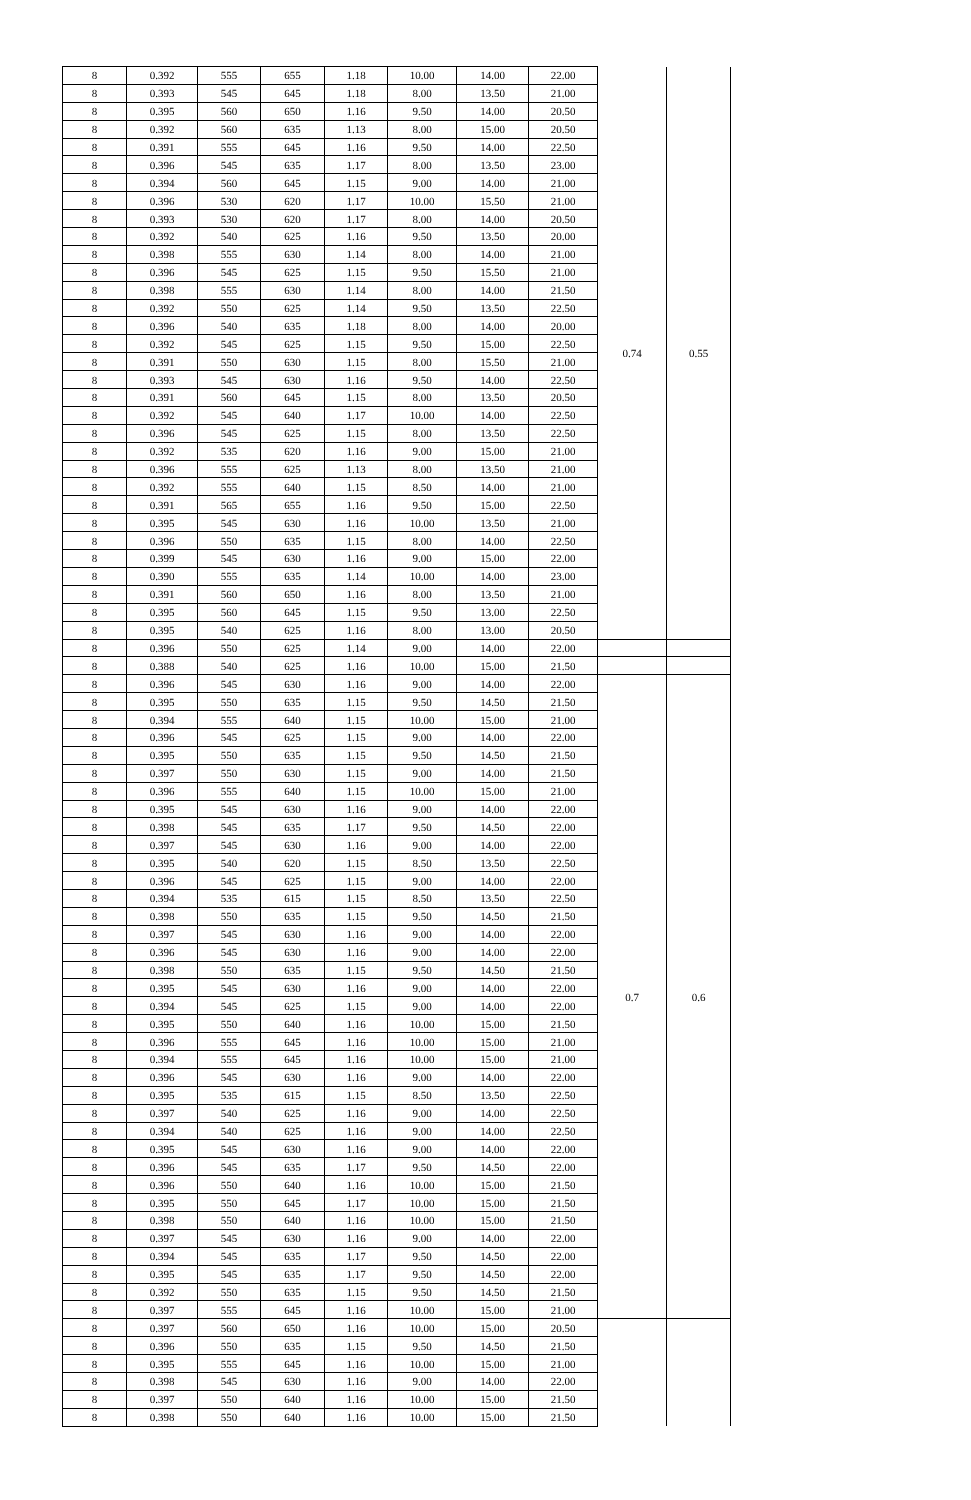| 8 | 0.392 | 555 | 655 | 1.18 | 10.00 | 14.00 | 22.00 | 0.74 | 0.55 |
| 8 | 0.393 | 545 | 645 | 1.18 | 8.00 | 13.50 | 21.00 | | |
| 8 | 0.395 | 560 | 650 | 1.16 | 9.50 | 14.00 | 20.50 | | |
| 8 | 0.392 | 560 | 635 | 1.13 | 8.00 | 15.00 | 20.50 | | |
| 8 | 0.391 | 555 | 645 | 1.16 | 9.50 | 14.00 | 22.50 | | |
| 8 | 0.396 | 545 | 635 | 1.17 | 8.00 | 13.50 | 23.00 | | |
| 8 | 0.394 | 560 | 645 | 1.15 | 9.00 | 14.00 | 21.00 | | |
| 8 | 0.396 | 530 | 620 | 1.17 | 10.00 | 15.50 | 21.00 | | |
| 8 | 0.393 | 530 | 620 | 1.17 | 8.00 | 14.00 | 20.50 | | |
| 8 | 0.392 | 540 | 625 | 1.16 | 9.50 | 13.50 | 20.00 | | |
| 8 | 0.398 | 555 | 630 | 1.14 | 8.00 | 14.00 | 21.00 | | |
| 8 | 0.396 | 545 | 625 | 1.15 | 9.50 | 15.50 | 21.00 | | |
| 8 | 0.398 | 555 | 630 | 1.14 | 8.00 | 14.00 | 21.50 | | |
| 8 | 0.392 | 550 | 625 | 1.14 | 9.50 | 13.50 | 22.50 | | |
| 8 | 0.396 | 540 | 635 | 1.18 | 8.00 | 14.00 | 20.00 | | |
| 8 | 0.392 | 545 | 625 | 1.15 | 9.50 | 15.00 | 22.50 | | |
| 8 | 0.391 | 550 | 630 | 1.15 | 8.00 | 15.50 | 21.00 | | |
| 8 | 0.393 | 545 | 630 | 1.16 | 9.50 | 14.00 | 22.50 | | |
| 8 | 0.391 | 560 | 645 | 1.15 | 8.00 | 13.50 | 20.50 | | |
| 8 | 0.392 | 545 | 640 | 1.17 | 10.00 | 14.00 | 22.50 | | |
| 8 | 0.396 | 545 | 625 | 1.15 | 8.00 | 13.50 | 22.50 | | |
| 8 | 0.392 | 535 | 620 | 1.16 | 9.00 | 15.00 | 21.00 | | |
| 8 | 0.396 | 555 | 625 | 1.13 | 8.00 | 13.50 | 21.00 | | |
| 8 | 0.392 | 555 | 640 | 1.15 | 8.50 | 14.00 | 21.00 | | |
| 8 | 0.391 | 565 | 655 | 1.16 | 9.50 | 15.00 | 22.50 | | |
| 8 | 0.395 | 545 | 630 | 1.16 | 10.00 | 13.50 | 21.00 | | |
| 8 | 0.396 | 550 | 635 | 1.15 | 8.00 | 14.00 | 22.50 | | |
| 8 | 0.399 | 545 | 630 | 1.16 | 9.00 | 15.00 | 22.00 | | |
| 8 | 0.390 | 555 | 635 | 1.14 | 10.00 | 14.00 | 23.00 | | |
| 8 | 0.391 | 560 | 650 | 1.16 | 8.00 | 13.50 | 21.00 | | |
| 8 | 0.395 | 560 | 645 | 1.15 | 9.50 | 13.00 | 22.50 | | |
| 8 | 0.395 | 540 | 625 | 1.16 | 8.00 | 13.00 | 20.50 | | |
| 8 | 0.396 | 550 | 625 | 1.14 | 9.00 | 14.00 | 22.00 | | |
| 8 | 0.388 | 540 | 625 | 1.16 | 10.00 | 15.00 | 21.50 | | |
| 8 | 0.396 | 545 | 630 | 1.16 | 9.00 | 14.00 | 22.00 | 0.7 | 0.6 |
| 8 | 0.395 | 550 | 635 | 1.15 | 9.50 | 14.50 | 21.50 | | |
| 8 | 0.394 | 555 | 640 | 1.15 | 10.00 | 15.00 | 21.00 | | |
| 8 | 0.396 | 545 | 625 | 1.15 | 9.00 | 14.00 | 22.00 | | |
| 8 | 0.395 | 550 | 635 | 1.15 | 9.50 | 14.50 | 21.50 | | |
| 8 | 0.397 | 550 | 630 | 1.15 | 9.00 | 14.00 | 21.50 | | |
| 8 | 0.396 | 555 | 640 | 1.15 | 10.00 | 15.00 | 21.00 | | |
| 8 | 0.395 | 545 | 630 | 1.16 | 9.00 | 14.00 | 22.00 | | |
| 8 | 0.398 | 545 | 635 | 1.17 | 9.50 | 14.50 | 22.00 | | |
| 8 | 0.397 | 545 | 630 | 1.16 | 9.00 | 14.00 | 22.00 | | |
| 8 | 0.395 | 540 | 620 | 1.15 | 8.50 | 13.50 | 22.50 | | |
| 8 | 0.396 | 545 | 625 | 1.15 | 9.00 | 14.00 | 22.00 | | |
| 8 | 0.394 | 535 | 615 | 1.15 | 8.50 | 13.50 | 22.50 | | |
| 8 | 0.398 | 550 | 635 | 1.15 | 9.50 | 14.50 | 21.50 | | |
| 8 | 0.397 | 545 | 630 | 1.16 | 9.00 | 14.00 | 22.00 | | |
| 8 | 0.396 | 545 | 630 | 1.16 | 9.00 | 14.00 | 22.00 | | |
| 8 | 0.398 | 550 | 635 | 1.15 | 9.50 | 14.50 | 21.50 | | |
| 8 | 0.395 | 545 | 630 | 1.16 | 9.00 | 14.00 | 22.00 | | |
| 8 | 0.394 | 545 | 625 | 1.15 | 9.00 | 14.00 | 22.00 | | |
| 8 | 0.395 | 550 | 640 | 1.16 | 10.00 | 15.00 | 21.50 | | |
| 8 | 0.396 | 555 | 645 | 1.16 | 10.00 | 15.00 | 21.00 | | |
| 8 | 0.394 | 555 | 645 | 1.16 | 10.00 | 15.00 | 21.00 | | |
| 8 | 0.396 | 545 | 630 | 1.16 | 9.00 | 14.00 | 22.00 | | |
| 8 | 0.395 | 535 | 615 | 1.15 | 8.50 | 13.50 | 22.50 | | |
| 8 | 0.397 | 540 | 625 | 1.16 | 9.00 | 14.00 | 22.50 | | |
| 8 | 0.394 | 540 | 625 | 1.16 | 9.00 | 14.00 | 22.50 | | |
| 8 | 0.395 | 545 | 630 | 1.16 | 9.00 | 14.00 | 22.00 | | |
| 8 | 0.396 | 545 | 635 | 1.17 | 9.50 | 14.50 | 22.00 | | |
| 8 | 0.396 | 550 | 640 | 1.16 | 10.00 | 15.00 | 21.50 | | |
| 8 | 0.395 | 550 | 645 | 1.17 | 10.00 | 15.00 | 21.50 | | |
| 8 | 0.398 | 550 | 640 | 1.16 | 10.00 | 15.00 | 21.50 | | |
| 8 | 0.397 | 545 | 630 | 1.16 | 9.00 | 14.00 | 22.00 | | |
| 8 | 0.394 | 545 | 635 | 1.17 | 9.50 | 14.50 | 22.00 | | |
| 8 | 0.395 | 545 | 635 | 1.17 | 9.50 | 14.50 | 22.00 | | |
| 8 | 0.392 | 550 | 635 | 1.15 | 9.50 | 14.50 | 21.50 | | |
| 8 | 0.397 | 555 | 645 | 1.16 | 10.00 | 15.00 | 21.00 | | |
| 8 | 0.397 | 560 | 650 | 1.16 | 10.00 | 15.00 | 20.50 | | |
| 8 | 0.396 | 550 | 635 | 1.15 | 9.50 | 14.50 | 21.50 | | |
| 8 | 0.395 | 555 | 645 | 1.16 | 10.00 | 15.00 | 21.00 | | |
| 8 | 0.398 | 545 | 630 | 1.16 | 9.00 | 14.00 | 22.00 | | |
| 8 | 0.397 | 550 | 640 | 1.16 | 10.00 | 15.00 | 21.50 | | |
| 8 | 0.398 | 550 | 640 | 1.16 | 10.00 | 15.00 | 21.50 | | |